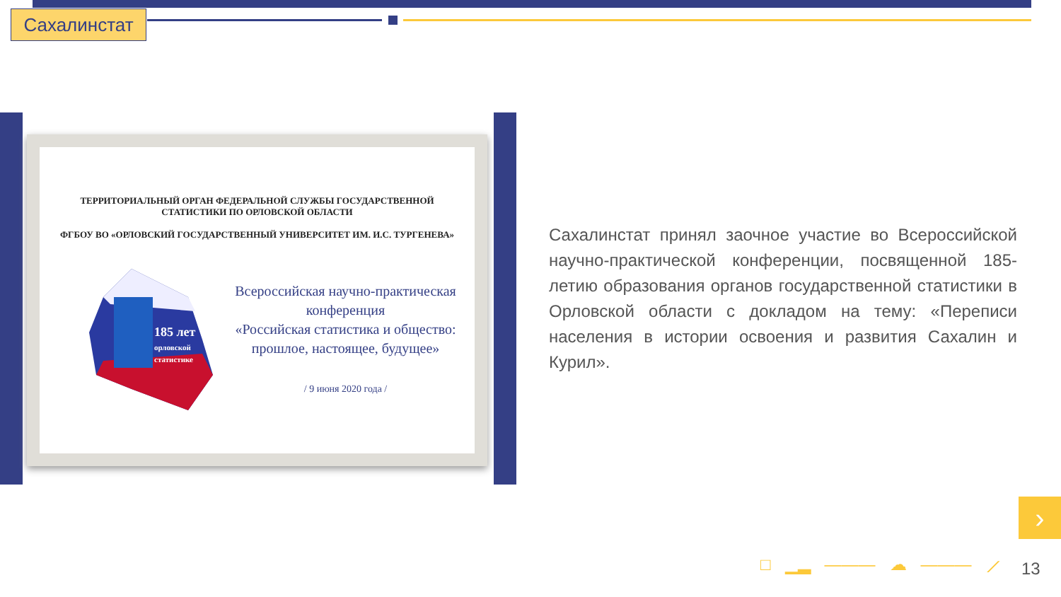Сахалинстат
ТЕРРИТОРИАЛЬНЫЙ ОРГАН ФЕДЕРАЛЬНОЙ СЛУЖБЫ ГОСУДАРСТВЕННОЙ
СТАТИСТИКИ ПО ОРЛОВСКОЙ ОБЛАСТИ
ФГБОУ ВО «ОРЛОВСКИЙ ГОСУДАРСТВЕННЫЙ УНИВЕРСИТЕТ ИМ. И.С. ТУРГЕНЕВА»
185 лет
орловской
статистике
Всероссийская научно-практическая
конференция
«Российская статистика и общество:
прошлое, настоящее, будущее»
/ 9 июня 2020 года /
Сахалинстат принял заочное участие во Всероссийской научно-практической конференции, посвященной 185-летию образования органов государственной статистики в Орловской области с докладом на тему: «Переписи населения в истории освоения и развития Сахалин и Курил».
›
□ ▁▂ ——— ☁ ——— ⟋ 13